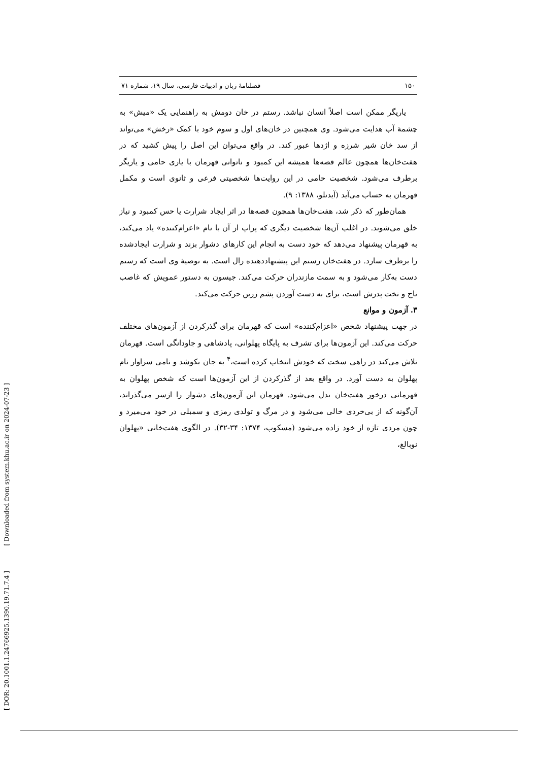[ DOR: 20.1001.1.24766925.1390.19.71.7.4 ] [ Downloaded from system.khu.ac.ir on 2024-07-23 ]
۱۵۰ فصلنامهٔ زبان و ادبیات فارسی، سال ۱۹، شماره ۷۱
یاریگر ممکن است اصلاً انسان نباشد. رستم در خان دومش به راهنمایی یک «میش» به چشمهٔ آب هدایت می‌شود. وی همچنین در خان‌های اول و سوم خود با کمک «رخش» می‌تواند از سد خان شیر شرزه و اژدها عبور کند. در واقع می‌توان این اصل را پیش کشید که در هفت‌خان‌ها همچون عالم قصه‌ها همیشه این کمبود و ناتوانی قهرمان با یاری حامی و یاریگر برطرف می‌شود. شخصیت حامی در این روایت‌ها شخصیتی فرعی و ثانوی است و مکمل قهرمان به حساب می‌آید (آیدنلو، ۱۳۸۸: ۹).
همان‌طور که ذکر شد، هفت‌خان‌ها همچون قصه‌ها در اثر ایجاد شرارت یا حس کمبود و نیاز خلق می‌شوند. در اغلب آن‌ها شخصیت دیگری که پراپ از آن با نام «اعزام‌کننده» یاد می‌کند، به قهرمان پیشنهاد می‌دهد که خود دست به انجام این کارهای دشوار بزند و شرارت ایجادشده را برطرف سازد. در هفت‌خان رستم این پیشنهاددهنده زال است. به توصیهٔ وی است که رستم دست به‌کار می‌شود و به سمت مازندران حرکت می‌کند. جیسون به دستور عمویش که غاصب تاج و تخت پدرش است، برای به دست آوردن پشم زرین حرکت می‌کند.
۳. آزمون و موانع
در جهت پیشنهاد شخص «اعزام‌کننده» است که قهرمان برای گذرکردن از آزمون‌های مختلف حرکت می‌کند. این آزمون‌ها برای تشرف به پایگاه پهلوانی، پادشاهی و جاودانگی است. قهرمان تلاش می‌کند در راهی سخت که خودش انتخاب کرده است،<sup>۴</sup> به جان بکوشد و نامی سزاوار نام پهلوان به دست آورد. در واقع بعد از گذرکردن از این آزمون‌ها است که شخص پهلوان به قهرمانی درخور هفت‌خان بدل می‌شود. قهرمان این آزمون‌های دشوار را ازسر می‌گذراند، آن‌گونه که از بی‌خردی خالی می‌شود و در مرگ و تولدی رمزی و سمبلی در خود می‌میرد و چون مردی تازه از خود زاده می‌شود (مسکوب، ۱۳۷۴: ۳۴-۳۲). در الگوی هفت‌خانی «پهلوان نوبالغ،